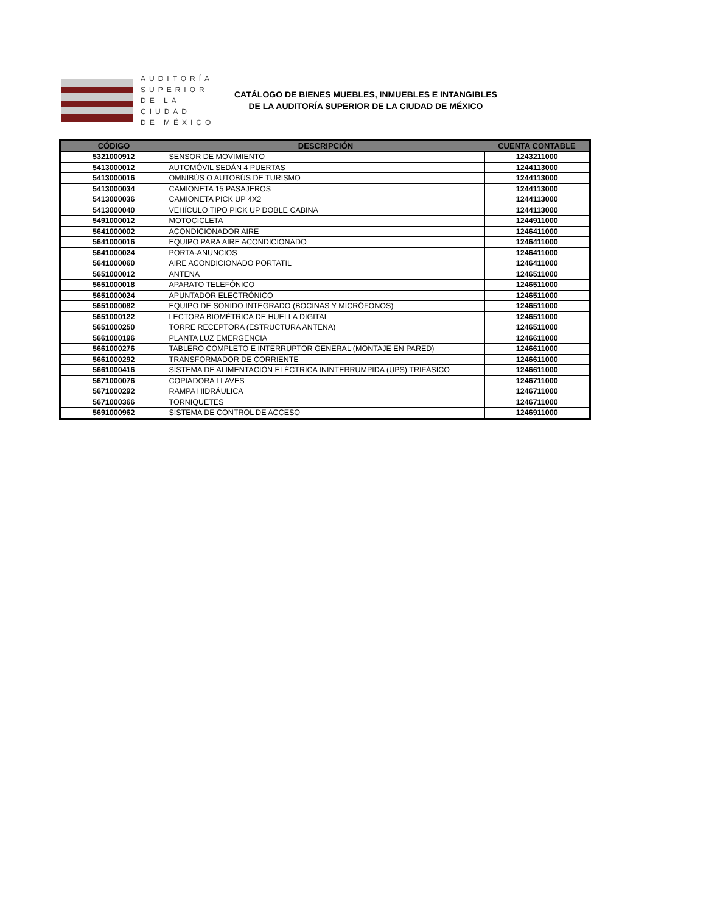AUDITORÍA
SUPERIOR
DE LA CIUDAD
DE MÉXICO
CATÁLOGO DE BIENES MUEBLES, INMUEBLES E INTANGIBLES
DE LA AUDITORÍA SUPERIOR DE LA CIUDAD DE MÉXICO
| CÓDIGO | DESCRIPCIÓN | CUENTA CONTABLE |
| --- | --- | --- |
| 5321000912 | SENSOR DE MOVIMIENTO | 1243211000 |
| 5413000012 | AUTOMÓVIL SEDÁN 4 PUERTAS | 1244113000 |
| 5413000016 | OMNIBÚS O AUTOBÚS DE TURISMO | 1244113000 |
| 5413000034 | CAMIONETA 15 PASAJEROS | 1244113000 |
| 5413000036 | CAMIONETA PICK UP 4X2 | 1244113000 |
| 5413000040 | VEHÍCULO TIPO PICK UP DOBLE CABINA | 1244113000 |
| 5491000012 | MOTOCICLETA | 1244911000 |
| 5641000002 | ACONDICIONADOR AIRE | 1246411000 |
| 5641000016 | EQUIPO PARA AIRE ACONDICIONADO | 1246411000 |
| 5641000024 | PORTA-ANUNCIOS | 1246411000 |
| 5641000060 | AIRE ACONDICIONADO PORTATIL | 1246411000 |
| 5651000012 | ANTENA | 1246511000 |
| 5651000018 | APARATO TELEFÓNICO | 1246511000 |
| 5651000024 | APUNTADOR ELECTRÓNICO | 1246511000 |
| 5651000082 | EQUIPO DE SONIDO INTEGRADO (BOCINAS Y MICRÓFONOS) | 1246511000 |
| 5651000122 | LECTORA BIOMÉTRICA DE HUELLA DIGITAL | 1246511000 |
| 5651000250 | TORRE RECEPTORA (ESTRUCTURA ANTENA) | 1246511000 |
| 5661000196 | PLANTA LUZ EMERGENCIA | 1246611000 |
| 5661000276 | TABLERO COMPLETO E INTERRUPTOR GENERAL (MONTAJE EN PARED) | 1246611000 |
| 5661000292 | TRANSFORMADOR DE CORRIENTE | 1246611000 |
| 5661000416 | SISTEMA DE ALIMENTACIÓN ELÉCTRICA ININTERRUMPIDA (UPS) TRIFÁSICO | 1246611000 |
| 5671000076 | COPIADORA LLAVES | 1246711000 |
| 5671000292 | RAMPA HIDRÁULICA | 1246711000 |
| 5671000366 | TORNIQUETES | 1246711000 |
| 5691000962 | SISTEMA DE CONTROL DE ACCESO | 1246911000 |